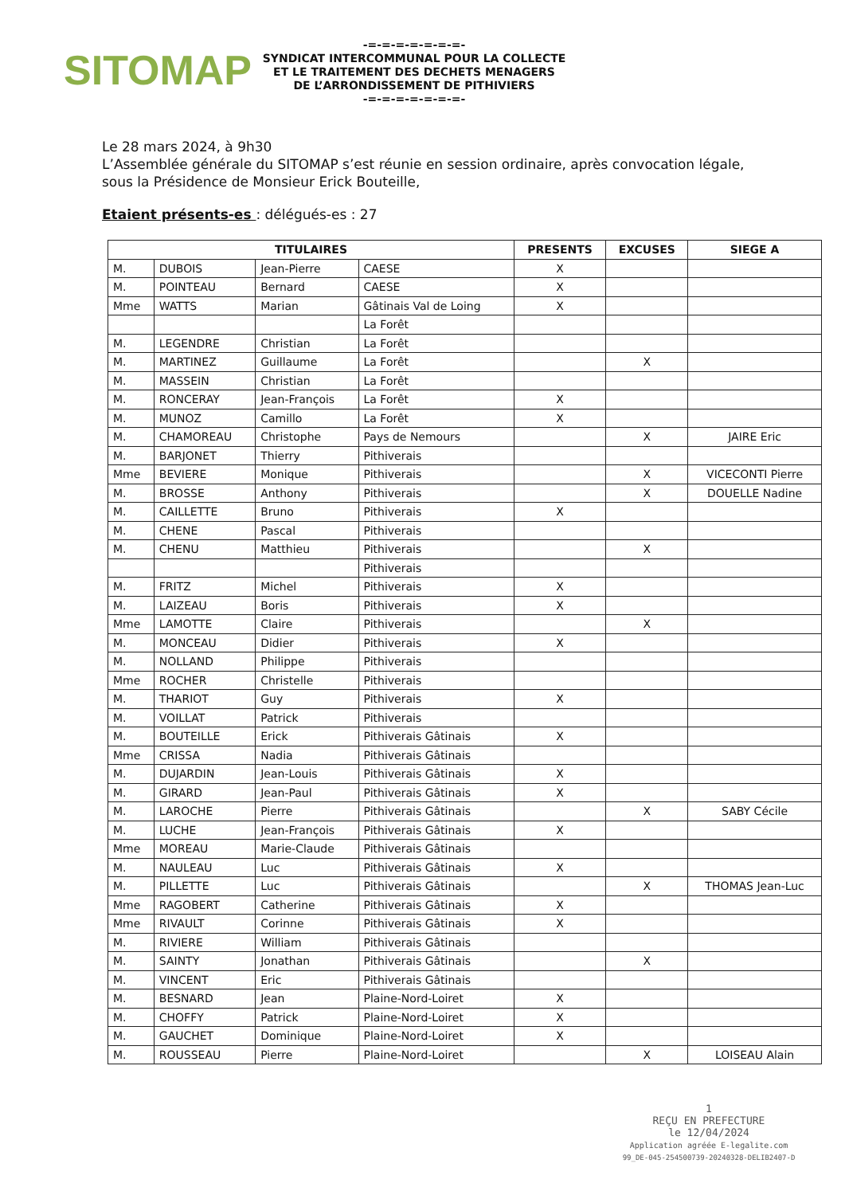SITOMAP
-=-=-=-=-=-=-=-
SYNDICAT INTERCOMMUNAL POUR LA COLLECTE
ET LE TRAITEMENT DES DECHETS MENAGERS
DE L’ARRONDISSEMENT DE PITHIVIERS
-=-=-=-=-=-=-=-
Le 28 mars 2024, à 9h30
L’Assemblée générale du SITOMAP s’est réunie en session ordinaire, après convocation légale, sous la Présidence de Monsieur Erick Bouteille,
Etaient présents-es : délégués-es : 27
| TITULAIRES | | | | PRESENTS | EXCUSES | SIEGE A |
| --- | --- | --- | --- | --- | --- | --- |
| M. | DUBOIS | Jean-Pierre | CAESE | X | | |
| M. | POINTEAU | Bernard | CAESE | X | | |
| Mme | WATTS | Marian | Gâtinais Val de Loing | X | | |
| | | | La Forêt | | | |
| M. | LEGENDRE | Christian | La Forêt | | | |
| M. | MARTINEZ | Guillaume | La Forêt | | X | |
| M. | MASSEIN | Christian | La Forêt | | | |
| M. | RONCERAY | Jean-François | La Forêt | X | | |
| M. | MUNOZ | Camillo | La Forêt | X | | |
| M. | CHAMOREAU | Christophe | Pays de Nemours | | X | JAIRE Eric |
| M. | BARJONET | Thierry | Pithiverais | | | |
| Mme | BEVIERE | Monique | Pithiverais | | X | VICECONTI Pierre |
| M. | BROSSE | Anthony | Pithiverais | | X | DOUELLE Nadine |
| M. | CAILLETTE | Bruno | Pithiverais | X | | |
| M. | CHENE | Pascal | Pithiverais | | | |
| M. | CHENU | Matthieu | Pithiverais | | X | |
| | | | Pithiverais | | | |
| M. | FRITZ | Michel | Pithiverais | X | | |
| M. | LAIZEAU | Boris | Pithiverais | X | | |
| Mme | LAMOTTE | Claire | Pithiverais | | X | |
| M. | MONCEAU | Didier | Pithiverais | X | | |
| M. | NOLLAND | Philippe | Pithiverais | | | |
| Mme | ROCHER | Christelle | Pithiverais | | | |
| M. | THARIOT | Guy | Pithiverais | X | | |
| M. | VOILLAT | Patrick | Pithiverais | | | |
| M. | BOUTEILLE | Erick | Pithiverais Gâtinais | X | | |
| Mme | CRISSA | Nadia | Pithiverais Gâtinais | | | |
| M. | DUJARDIN | Jean-Louis | Pithiverais Gâtinais | X | | |
| M. | GIRARD | Jean-Paul | Pithiverais Gâtinais | X | | |
| M. | LAROCHE | Pierre | Pithiverais Gâtinais | | X | SABY Cécile |
| M. | LUCHE | Jean-François | Pithiverais Gâtinais | X | | |
| Mme | MOREAU | Marie-Claude | Pithiverais Gâtinais | | | |
| M. | NAULEAU | Luc | Pithiverais Gâtinais | X | | |
| M. | PILLETTE | Luc | Pithiverais Gâtinais | | X | THOMAS Jean-Luc |
| Mme | RAGOBERT | Catherine | Pithiverais Gâtinais | X | | |
| Mme | RIVAULT | Corinne | Pithiverais Gâtinais | X | | |
| M. | RIVIERE | William | Pithiverais Gâtinais | | | |
| M. | SAINTY | Jonathan | Pithiverais Gâtinais | | X | |
| M. | VINCENT | Eric | Pithiverais Gâtinais | | | |
| M. | BESNARD | Jean | Plaine-Nord-Loiret | X | | |
| M. | CHOFFY | Patrick | Plaine-Nord-Loiret | X | | |
| M. | GAUCHET | Dominique | Plaine-Nord-Loiret | X | | |
| M. | ROUSSEAU | Pierre | Plaine-Nord-Loiret | | X | LOISEAU Alain |
1
REÇU EN PREFECTURE
le 12/04/2024
Application agréée E-legalite.com
99_DE-045-254500739-20240328-DELIB2407-D